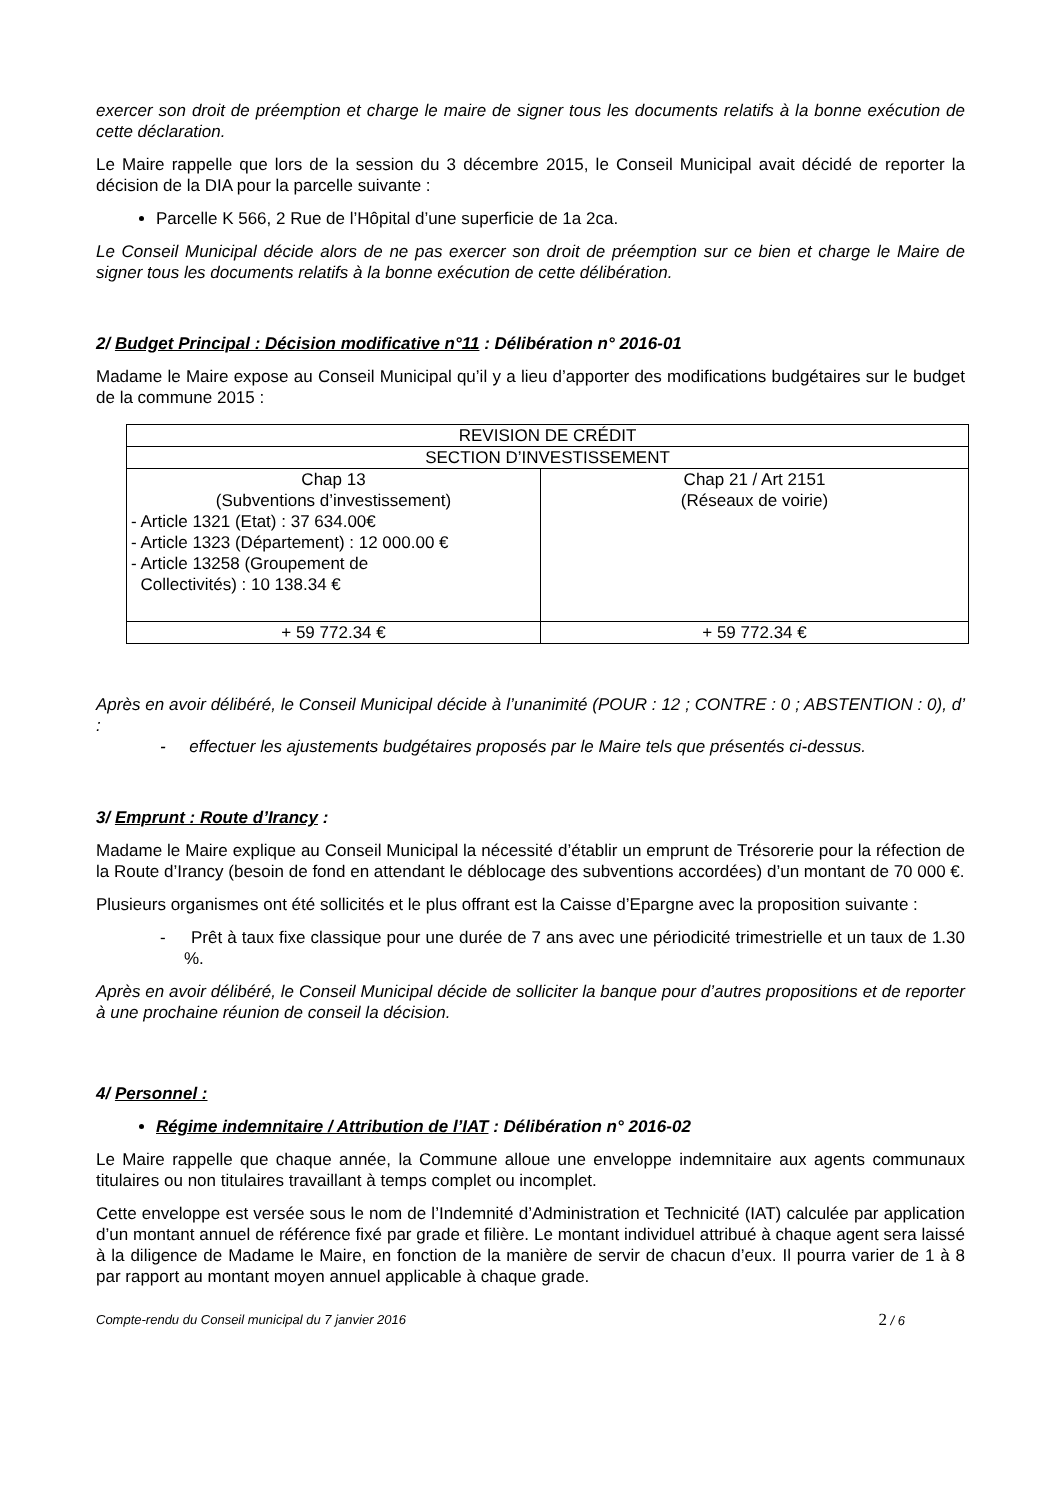exercer son droit de préemption et charge le maire de signer tous les documents relatifs à la bonne exécution de cette déclaration.
Le Maire rappelle que lors de la session du 3 décembre 2015, le Conseil Municipal avait décidé de reporter la décision de la DIA pour la parcelle suivante :
Parcelle K 566, 2 Rue de l’Hôpital d’une superficie de 1a 2ca.
Le Conseil Municipal décide alors de ne pas exercer son droit de préemption sur ce bien et charge le Maire de signer tous les documents relatifs à la bonne exécution de cette délibération.
2/ Budget Principal : Décision modificative n°11 : Délibération n° 2016-01
Madame le Maire expose au Conseil Municipal qu’il y a lieu d’apporter des modifications budgétaires sur le budget de la commune 2015 :
| REVISION DE CRÉDIT | |
| SECTION D’INVESTISSEMENT | |
| Chap 13 (Subventions d’investissement) - Article 1321 (Etat) : 37 634.00€ - Article 1323 (Département) : 12 000.00 € - Article 13258 (Groupement de Collectivités) : 10 138.34 € | Chap 21 / Art 2151 (Réseaux de voirie) |
| + 59 772.34 € | + 59 772.34 € |
Après en avoir délibéré, le Conseil Municipal décide à l’unanimité (POUR : 12 ; CONTRE : 0 ; ABSTENTION : 0), d’ :
- effectuer les ajustements budgétaires proposés par le Maire tels que présentés ci-dessus.
3/ Emprunt : Route d’Irancy :
Madame le Maire explique au Conseil Municipal la nécessité d’établir un emprunt de Trésorerie pour la réfection de la Route d’Irancy (besoin de fond en attendant le déblocage des subventions accordées) d’un montant de 70 000 €.
Plusieurs organismes ont été sollicités et le plus offrant est la Caisse d’Epargne avec la proposition suivante :
- Prêt à taux fixe classique pour une durée de 7 ans avec une périodicité trimestrielle et un taux de 1.30 %.
Après en avoir délibéré, le Conseil Municipal décide de solliciter la banque pour d’autres propositions et de reporter à une prochaine réunion de conseil la décision.
4/ Personnel :
Régime indemnitaire / Attribution de l’IAT : Délibération n° 2016-02
Le Maire rappelle que chaque année, la Commune alloue une enveloppe indemnitaire aux agents communaux titulaires ou non titulaires travaillant à temps complet ou incomplet.
Cette enveloppe est versée sous le nom de l’Indemnité d’Administration et Technicité (IAT) calculée par application d’un montant annuel de référence fixé par grade et filière. Le montant individuel attribué à chaque agent sera laissé à la diligence de Madame le Maire, en fonction de la manière de servir de chacun d’eux. Il pourra varier de 1 à 8 par rapport au montant moyen annuel applicable à chaque grade.
Compte-rendu du Conseil municipal du 7 janvier 2016 2 / 6